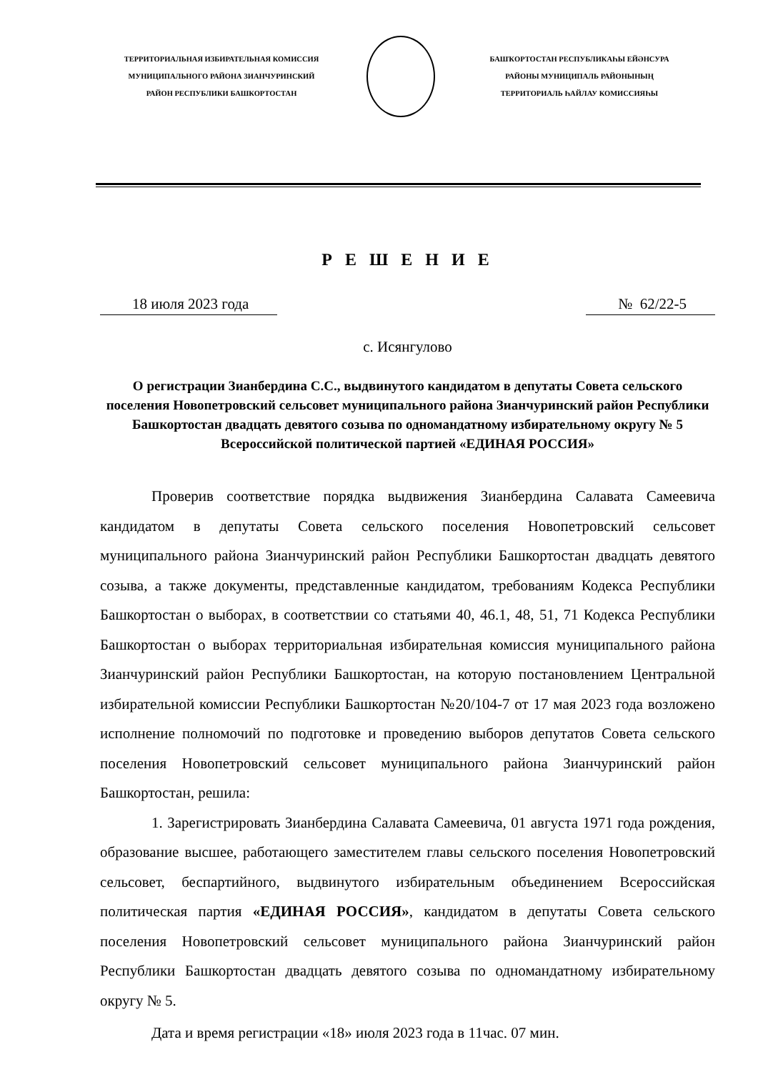ТЕРРИТОРИАЛЬНАЯ ИЗБИРАТЕЛЬНАЯ КОМИССИЯ
МУНИЦИПАЛЬНОГО РАЙОНА ЗИАНЧУРИНСКИЙ
РАЙОН РЕСПУБЛИКИ БАШКОРТОСТАН
БАШҠОРТОСТАН РЕСПУБЛИКАҺЫ ЕЙӘНСУРА
РАЙОНЫ МУНИЦИПАЛЬ РАЙОНЫНЫҢ
ТЕРРИТОРИАЛЬ ҺАЙЛАУ КОМИССИЯҺЫ
Р Е Ш Е Н И Е
18 июля 2023 года № 62/22-5
с. Исянгулово
О регистрации Зианбердина С.С., выдвинутого кандидатом в депутаты Совета сельского поселения Новопетровский сельсовет муниципального района Зианчуринский район Республики Башкортостан двадцать девятого созыва по одномандатному избирательному округу № 5
Всероссийской политической партией «ЕДИНАЯ РОССИЯ»
Проверив соответствие порядка выдвижения Зианбердина Салавата Самеевича кандидатом в депутаты Совета сельского поселения Новопетровский сельсовет муниципального района Зианчуринский район Республики Башкортостан двадцать девятого созыва, а также документы, представленные кандидатом, требованиям Кодекса Республики Башкортостан о выборах, в соответствии со статьями 40, 46.1, 48, 51, 71 Кодекса Республики Башкортостан о выборах территориальная избирательная комиссия муниципального района Зианчуринский район Республики Башкортостан, на которую постановлением Центральной избирательной комиссии Республики Башкортостан №20/104-7 от 17 мая 2023 года возложено исполнение полномочий по подготовке и проведению выборов депутатов Совета сельского поселения Новопетровский сельсовет муниципального района Зианчуринский район Башкортостан, решила:
1. Зарегистрировать Зианбердина Салавата Самеевича, 01 августа 1971 года рождения, образование высшее, работающего заместителем главы сельского поселения Новопетровский сельсовет, беспартийного, выдвинутого избирательным объединением Всероссийская политическая партия «ЕДИНАЯ РОССИЯ», кандидатом в депутаты Совета сельского поселения Новопетровский сельсовет муниципального района Зианчуринский район Республики Башкортостан двадцать девятого созыва по одномандатному избирательному округу № 5.
Дата и время регистрации «18» июля 2023 года в 11час. 07 мин.